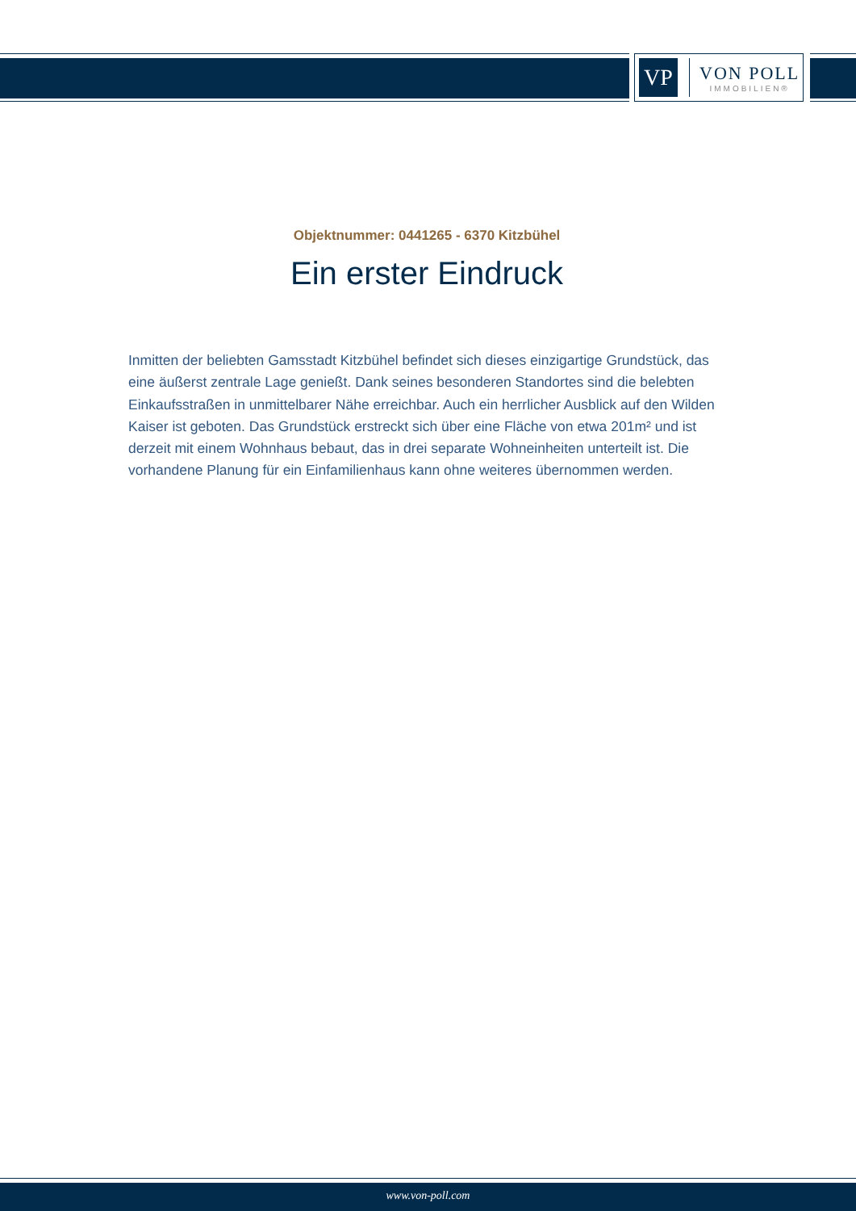VP
VON POLL
IMMOBILIEN®
Objektnummer: 0441265 - 6370 Kitzbühel
Ein erster Eindruck
Inmitten der beliebten Gamsstadt Kitzbühel befindet sich dieses einzigartige Grundstück, das eine äußerst zentrale Lage genießt. Dank seines besonderen Standortes sind die belebten Einkaufsstraßen in unmittelbarer Nähe erreichbar. Auch ein herrlicher Ausblick auf den Wilden Kaiser ist geboten. Das Grundstück erstreckt sich über eine Fläche von etwa 201m² und ist derzeit mit einem Wohnhaus bebaut, das in drei separate Wohneinheiten unterteilt ist. Die vorhandene Planung für ein Einfamilienhaus kann ohne weiteres übernommen werden.
www.von-poll.com